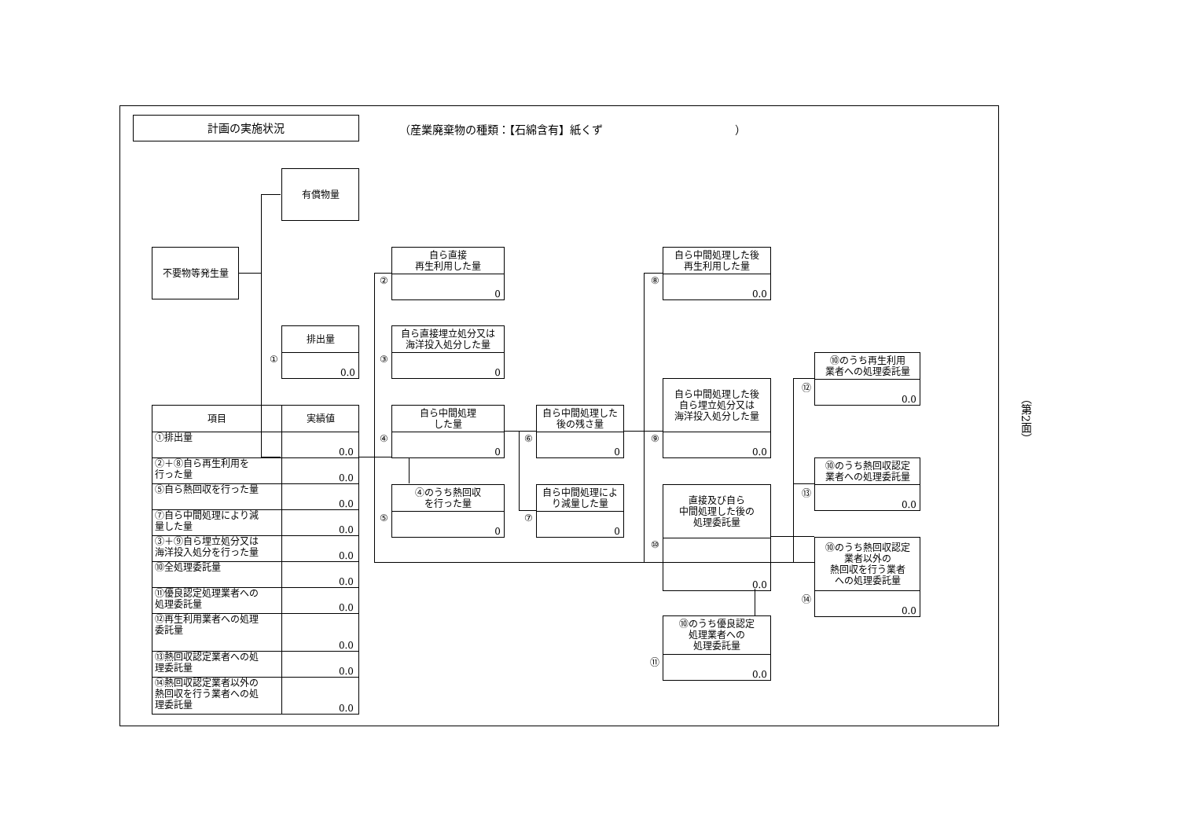計画の実施状況
（産業廃棄物の種類：【石綿含有】紙くず　　　　　　　　　　　　）
有償物量
不要物等発生量
①
排出量
0.0
②
自ら直接
再生利用した量
0
③
自ら直接埋立処分又は
海洋投入処分した量
0
④
自ら中間処理
した量
0
⑤
④のうち熱回収
を行った量
0
⑥
自ら中間処理した
後の残さ量
0
⑦
自ら中間処理によ
り減量した量
0
⑧
自ら中間処理した後
再生利用した量
0.0
⑨
自ら中間処理した後
自ら埋立処分又は
海洋投入処分した量
0.0
⑩
直接及び自ら
中間処理した後の
処理委託量
0.0
⑪
⑩のうち優良認定
処理業者への
処理委託量
0.0
⑫
⑩のうち再生利用
業者への処理委託量
0.0
⑬
⑩のうち熱回収認定
業者への処理委託量
0.0
⑭
⑩のうち熱回収認定
業者以外の
熱回収を行う業者
への処理委託量
0.0
| 項目 | 実績値 |
| --- | --- |
| ①排出量 | 0.0 |
| ②＋⑧自ら再生利用を 行った量 | 0.0 |
| ⑤自ら熱回収を行った量 | 0.0 |
| ⑦自ら中間処理により減 量した量 | 0.0 |
| ③＋⑨自ら埋立処分又は 海洋投入処分を行った量 | 0.0 |
| ⑩全処理委託量 | 0.0 |
| ⑪優良認定処理業者への 処理委託量 | 0.0 |
| ⑫再生利用業者への処理 委託量 | 0.0 |
| ⑬熱回収認定業者への処 理委託量 | 0.0 |
| ⑭熱回収認定業者以外の 熱回収を行う業者への処 理委託量 | 0.0 |
（第2面）